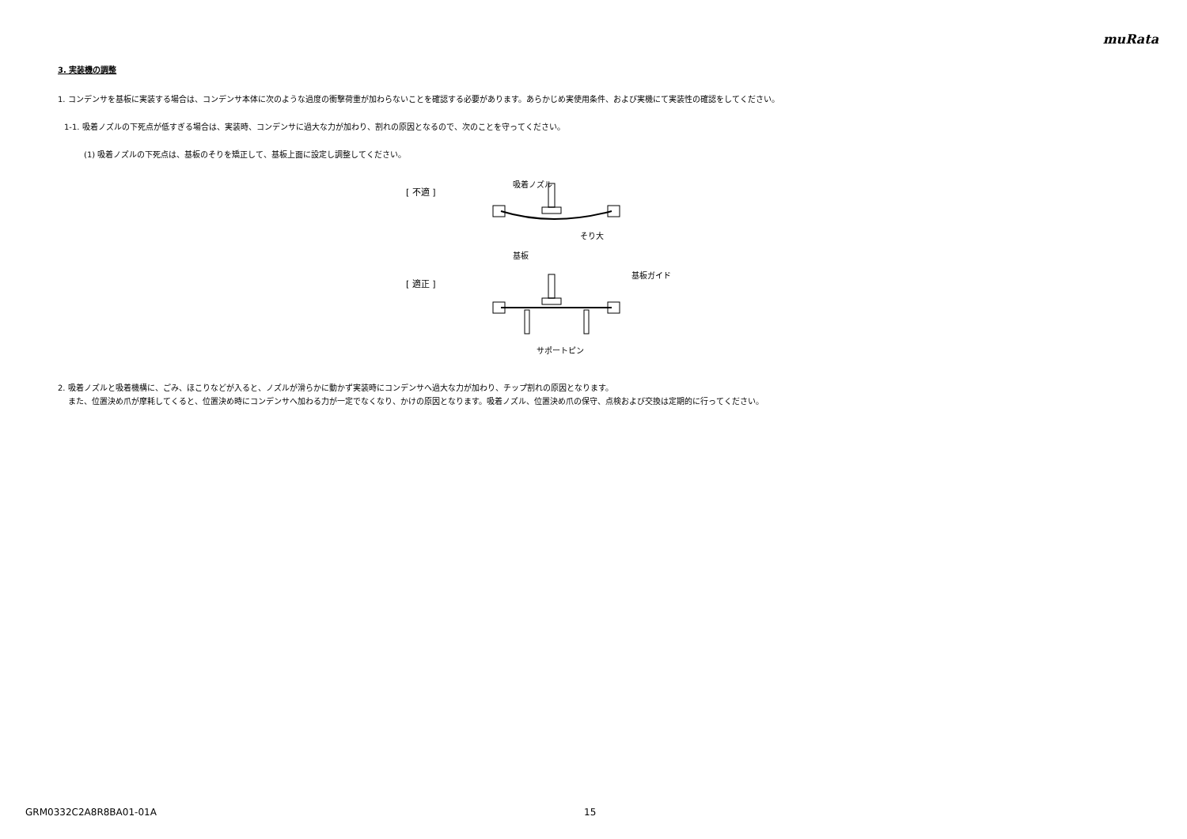muRata
3. 実装機の調整
1. コンデンサを基板に実装する場合は、コンデンサ本体に次のような過度の衝撃荷重が加わらないことを確認する必要があります。あらかじめ実使用条件、および実機にて実装性の確認をしてください。
1-1. 吸着ノズルの下死点が低すぎる場合は、実装時、コンデンサに過大な力が加わり、割れの原因となるので、次のことを守ってください。
(1) 吸着ノズルの下死点は、基板のそりを矯正して、基板上面に設定し調整してください。
[ 不適 ]
[ 適正 ]
吸着ノズル
そり大
基板
基板ガイド
サポートピン
2. 吸着ノズルと吸着機構に、ごみ、ほこりなどが入ると、ノズルが滑らかに動かず実装時にコンデンサへ過大な力が加わり、チップ割れの原因となります。
また、位置決め爪が摩耗してくると、位置決め時にコンデンサへ加わる力が一定でなくなり、かけの原因となります。吸着ノズル、位置決め爪の保守、点検および交換は定期的に行ってください。
GRM0332C2A8R8BA01-01A 15